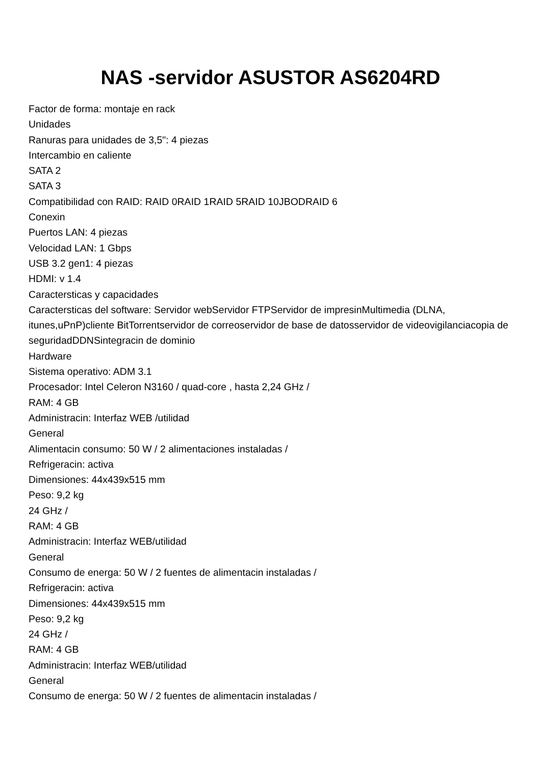NAS -servidor ASUSTOR AS6204RD
Factor de forma: montaje en rack
Unidades
Ranuras para unidades de 3,5": 4 piezas
Intercambio en caliente
SATA 2
SATA 3
Compatibilidad con RAID: RAID 0RAID 1RAID 5RAID 10JBODRAID 6
Conexin
Puertos LAN: 4 piezas
Velocidad LAN: 1 Gbps
USB 3.2 gen1: 4 piezas
HDMI: v 1.4
Caractersticas y capacidades
Caractersticas del software: Servidor webServidor FTPServidor de impresinMultimedia (DLNA, itunes,uPnP)cliente BitTorrentservidor de correoservidor de base de datosservidor de videovigilanciacopia de seguridadDDNSintegracin de dominio
Hardware
Sistema operativo: ADM 3.1
Procesador: Intel Celeron N3160 / quad-core , hasta 2,24 GHz /
RAM: 4 GB
Administracin: Interfaz WEB /utilidad
General
Alimentacin consumo: 50 W / 2 alimentaciones instaladas /
Refrigeracin: activa
Dimensiones: 44x439x515 mm
Peso: 9,2 kg
24 GHz /
RAM: 4 GB
Administracin: Interfaz WEB/utilidad
General
Consumo de energa: 50 W / 2 fuentes de alimentacin instaladas /
Refrigeracin: activa
Dimensiones: 44x439x515 mm
Peso: 9,2 kg
24 GHz /
RAM: 4 GB
Administracin: Interfaz WEB/utilidad
General
Consumo de energa: 50 W / 2 fuentes de alimentacin instaladas /